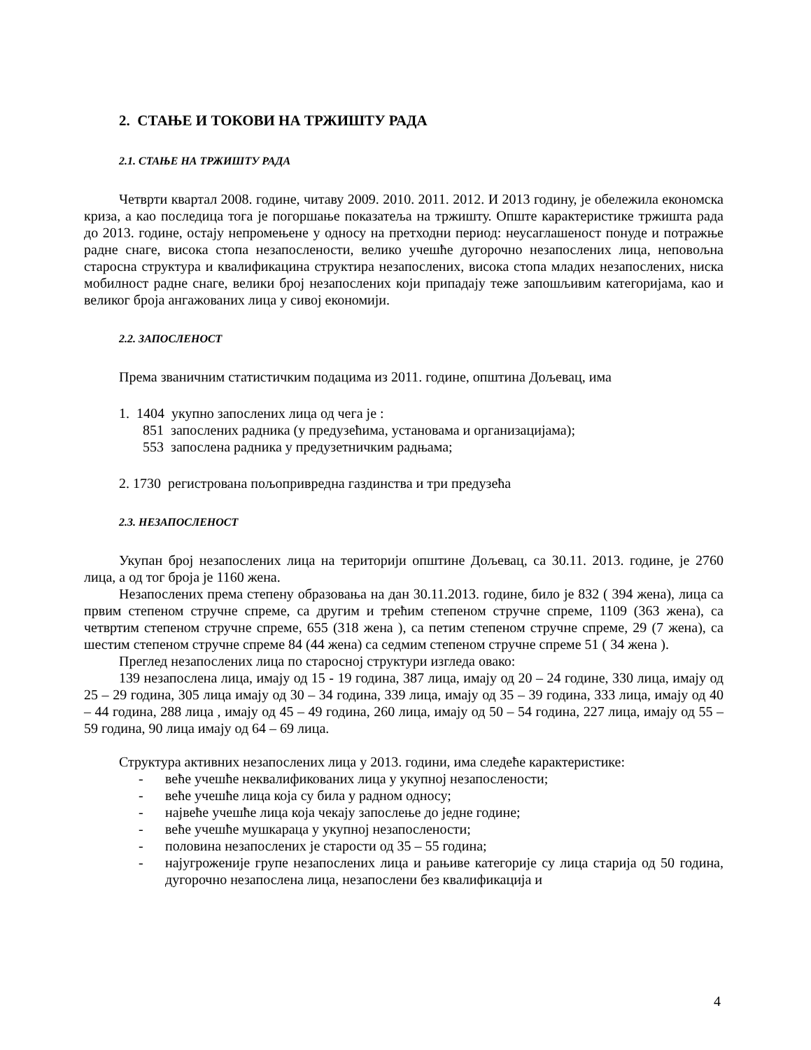2. СТАЊЕ И ТОКОВИ НА ТРЖИШТУ РАДА
2.1. СТАЊЕ НА ТРЖИШТУ РАДА
Четврти квартал 2008. године, читаву 2009. 2010. 2011. 2012. И 2013 годину, је обележила економска криза, а као последица тога је погоршање показатеља на тржишту. Опште карактеристике тржишта рада до 2013. године, остају непромењене у односу на претходни период: неусаглашеност понуде и потражње радне снаге, висока стопа незапослености, велико учешће дугорочно незапослених лица, неповољна старосна структура и квалификацина структира незапослених, висока стопа младих незапослених, ниска мобилност радне снаге, велики број незапослених који припадају теже запошљивим категоријама, као и великог броја ангажованих лица у сивој економији.
2.2. ЗАПОСЛЕНОСТ
Према званичним статистичким подацима из 2011. године, општина Дољевац, има
1. 1404 укупно запослених лица од чега је :
851 запослених радника (у предузећима, установама и организацијама);
553 запослена радника у предузетничким радњама;
2. 1730 регистрована пољопривредна газдинства и три предузећа
2.3. НЕЗАПОСЛЕНОСТ
Укупан број незапослених лица на територији општине Дољевац, са 30.11. 2013. године, је 2760 лица, а од тог броја је 1160 жена.
Незапослених према степену образовања на дан 30.11.2013. године, било је 832 ( 394 жена), лица са првим степеном стручне спреме, са другим и трећим степеном стручне спреме, 1109 (363 жена), са четвртим степеном стручне спреме, 655 (318 жена ), са петим степеном стручне спреме, 29 (7 жена), са шестим степеном стручне спреме 84 (44 жена) са седмим степеном стручне спреме 51 ( 34 жена ).
Преглед незапослених лица по старосној структури изгледа овако:
139 незапослена лица, имају од 15 - 19 година, 387 лица, имају од 20 – 24 године, 330 лица, имају од 25 – 29 година, 305 лица имају од 30 – 34 година, 339 лица, имају од 35 – 39 година, 333 лица, имају од 40 – 44 година, 288 лица , имају од 45 – 49 година, 260 лица, имају од 50 – 54 година, 227 лица, имају од 55 – 59 година, 90 лица имају од 64 – 69 лица.
Структура активних незапослених лица у 2013. години, има следеће карактеристике:
- веће учешће неквалификованих лица у укупној незапослености;
- веће учешће лица која су била у радном односу;
- највеће учешће лица која чекају запослење до једне године;
- веће учешће мушкараца у укупној незапослености;
- половина незапослених је старости од 35 – 55 година;
- најугроженије групе незапослених лица и рањиве категорије су лица старија од 50 година, дугорочно незапослена лица, незапослени без квалификација и
4